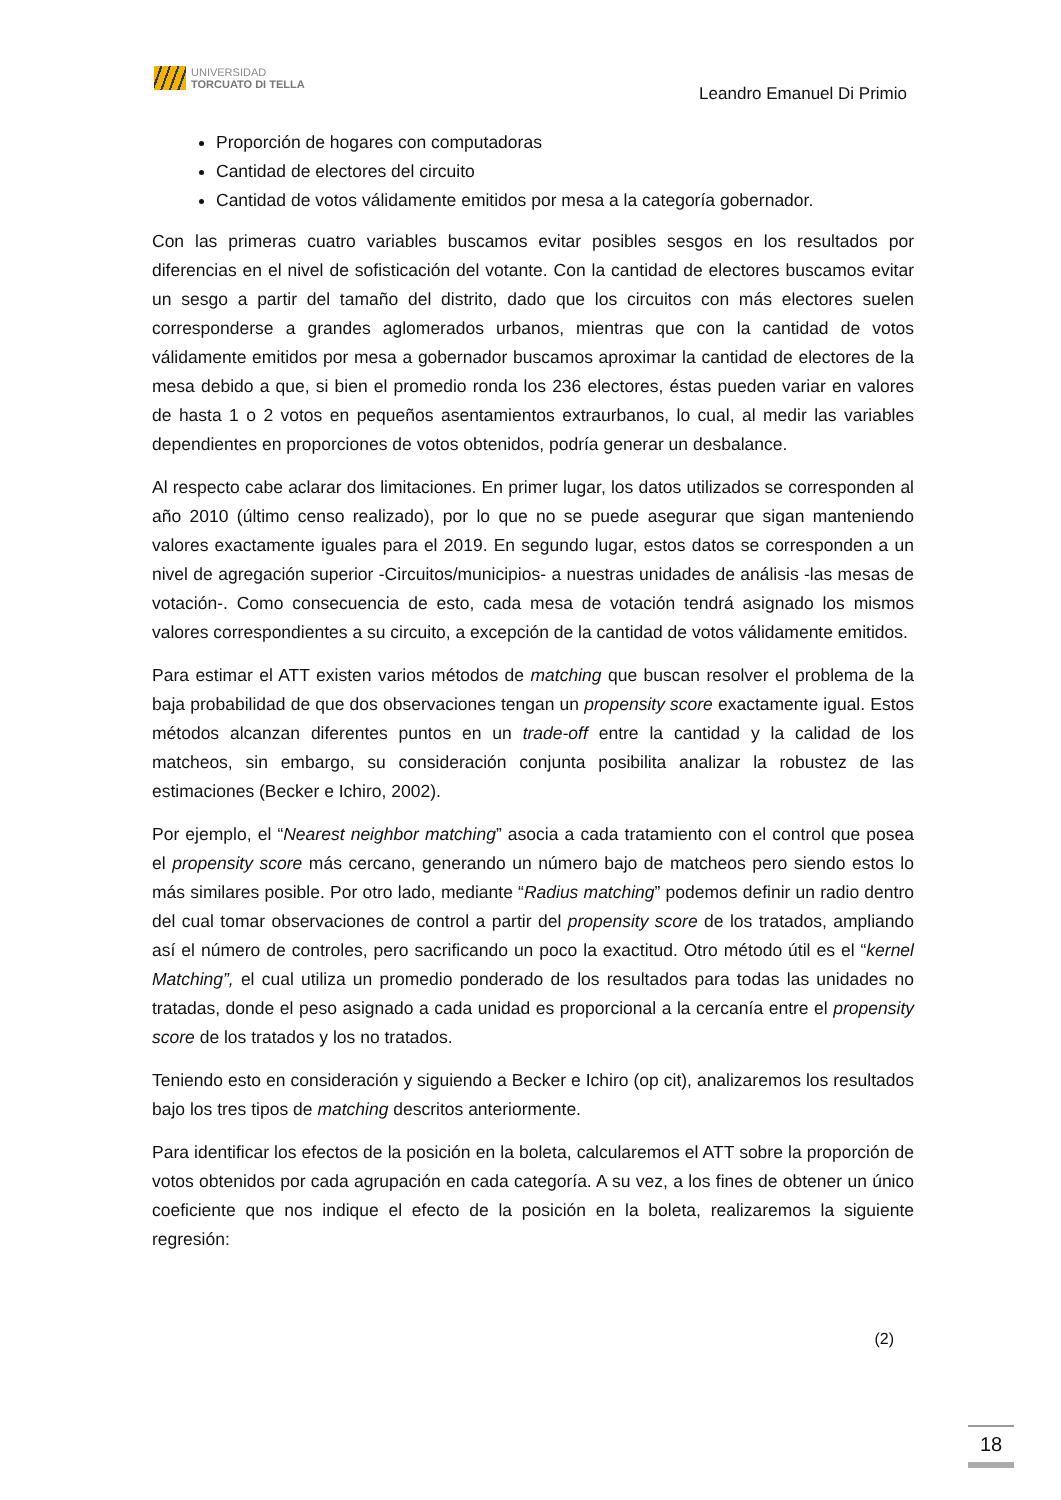UNIVERSIDAD
TORCUATO DI TELLA
Leandro Emanuel Di Primio
Proporción de hogares con computadoras
Cantidad de electores del circuito
Cantidad de votos válidamente emitidos por mesa a la categoría gobernador.
Con las primeras cuatro variables buscamos evitar posibles sesgos en los resultados por diferencias en el nivel de sofisticación del votante. Con la cantidad de electores buscamos evitar un sesgo a partir del tamaño del distrito, dado que los circuitos con más electores suelen corresponderse a grandes aglomerados urbanos, mientras que con la cantidad de votos válidamente emitidos por mesa a gobernador buscamos aproximar la cantidad de electores de la mesa debido a que, si bien el promedio ronda los 236 electores, éstas pueden variar en valores de hasta 1 o 2 votos en pequeños asentamientos extraurbanos, lo cual, al medir las variables dependientes en proporciones de votos obtenidos, podría generar un desbalance.
Al respecto cabe aclarar dos limitaciones. En primer lugar, los datos utilizados se corresponden al año 2010 (último censo realizado), por lo que no se puede asegurar que sigan manteniendo valores exactamente iguales para el 2019. En segundo lugar, estos datos se corresponden a un nivel de agregación superior -Circuitos/municipios- a nuestras unidades de análisis -las mesas de votación-. Como consecuencia de esto, cada mesa de votación tendrá asignado los mismos valores correspondientes a su circuito, a excepción de la cantidad de votos válidamente emitidos.
Para estimar el ATT existen varios métodos de matching que buscan resolver el problema de la baja probabilidad de que dos observaciones tengan un propensity score exactamente igual. Estos métodos alcanzan diferentes puntos en un trade-off entre la cantidad y la calidad de los matcheos, sin embargo, su consideración conjunta posibilita analizar la robustez de las estimaciones (Becker e Ichiro, 2002).
Por ejemplo, el “Nearest neighbor matching” asocia a cada tratamiento con el control que posea el propensity score más cercano, generando un número bajo de matcheos pero siendo estos lo más similares posible. Por otro lado, mediante “Radius matching” podemos definir un radio dentro del cual tomar observaciones de control a partir del propensity score de los tratados, ampliando así el número de controles, pero sacrificando un poco la exactitud. Otro método útil es el “kernel Matching”, el cual utiliza un promedio ponderado de los resultados para todas las unidades no tratadas, donde el peso asignado a cada unidad es proporcional a la cercanía entre el propensity score de los tratados y los no tratados.
Teniendo esto en consideración y siguiendo a Becker e Ichiro (op cit), analizaremos los resultados bajo los tres tipos de matching descritos anteriormente.
Para identificar los efectos de la posición en la boleta, calcularemos el ATT sobre la proporción de votos obtenidos por cada agrupación en cada categoría. A su vez, a los fines de obtener un único coeficiente que nos indique el efecto de la posición en la boleta, realizaremos la siguiente regresión:
(2)
18